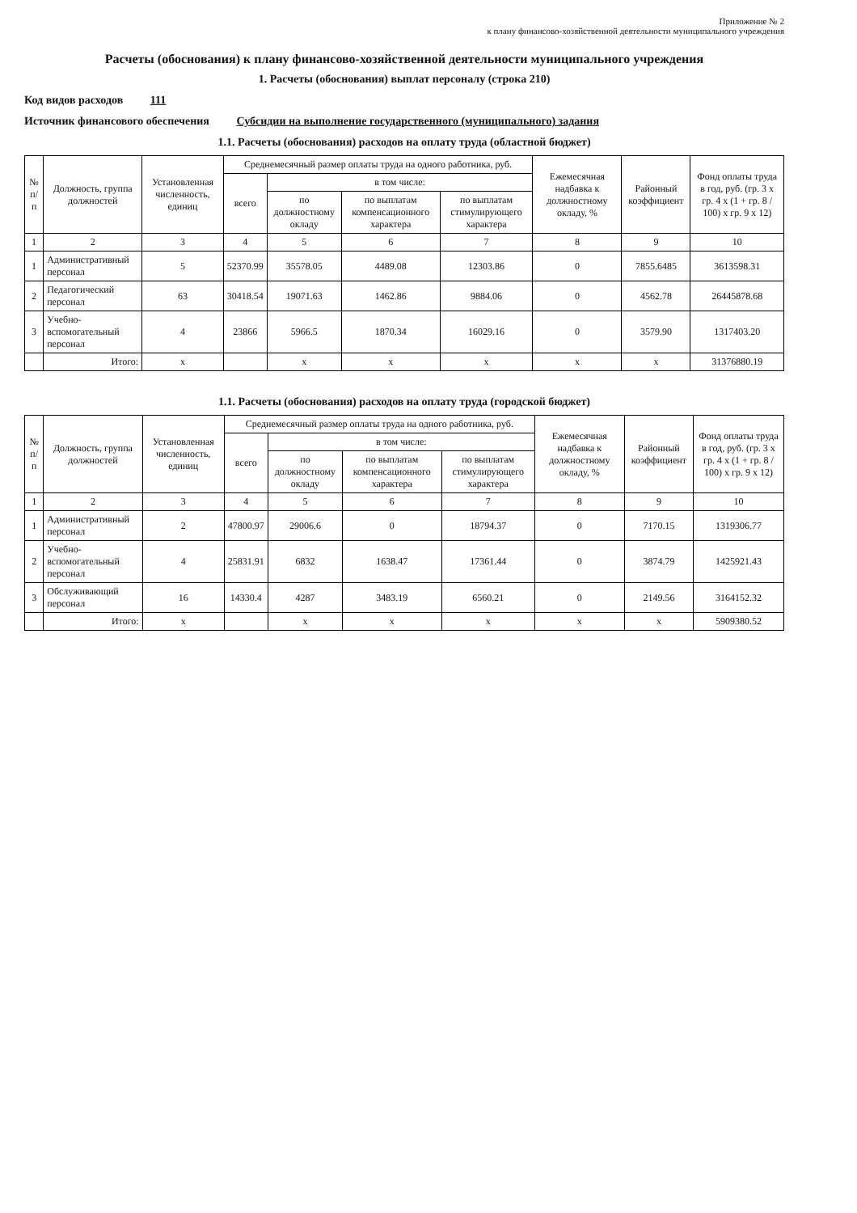Приложение № 2
к плану финансово-хозяйственной деятельности муниципального учреждения
Расчеты (обоснования) к плану финансово-хозяйственной деятельности муниципального учреждения
1. Расчеты (обоснования) выплат персоналу (строка 210)
Код видов расходов 111
Источник финансового обеспечения Субсидии на выполнение государственного (муниципального) задания
1.1. Расчеты (обоснования) расходов на оплату труда (областной бюджет)
| № п/п | Должность, группа должностей | Установленная численность, единиц | Среднемесячный размер оплаты труда на одного работника, руб. | | | | Ежемесячная надбавка к должностному окладу, % | Районный коэффициент | Фонд оплаты труда в год, руб. (гр. 3 х гр. 4 х (1 + гр. 8 / 100) х гр. 9 х 12) |
| --- | --- | --- | --- | --- | --- | --- | --- | --- | --- |
| | | | всего | в том числе: | | | | | |
| | | | | по должностному окладу | по выплатам компенсационного характера | по выплатам стимулирующего характера | | | |
| 1 | 2 | 3 | 4 | 5 | 6 | 7 | 8 | 9 | 10 |
| 1 | Административный персонал | 5 | 52370.99 | 35578.05 | 4489.08 | 12303.86 | 0 | 7855.6485 | 3613598.31 |
| 2 | Педагогический персонал | 63 | 30418.54 | 19071.63 | 1462.86 | 9884.06 | 0 | 4562.78 | 26445878.68 |
| 3 | Учебно-вспомогательный персонал | 4 | 23866 | 5966.5 | 1870.34 | 16029.16 | 0 | 3579.90 | 1317403.20 |
| | Итого: | x | | x | x | x | x | x | 31376880.19 |
1.1. Расчеты (обоснования) расходов на оплату труда (городской бюджет)
| № п/п | Должность, группа должностей | Установленная численность, единиц | Среднемесячный размер оплаты труда на одного работника, руб. | | | | Ежемесячная надбавка к должностному окладу, % | Районный коэффициент | Фонд оплаты труда в год, руб. (гр. 3 х гр. 4 х (1 + гр. 8 / 100) х гр. 9 х 12) |
| --- | --- | --- | --- | --- | --- | --- | --- | --- | --- |
| | | | всего | в том числе: | | | | | |
| | | | | по должностному окладу | по выплатам компенсационного характера | по выплатам стимулирующего характера | | | |
| 1 | 2 | 3 | 4 | 5 | 6 | 7 | 8 | 9 | 10 |
| 1 | Административный персонал | 2 | 47800.97 | 29006.6 | 0 | 18794.37 | 0 | 7170.15 | 1319306.77 |
| 2 | Учебно-вспомогательный персонал | 4 | 25831.91 | 6832 | 1638.47 | 17361.44 | 0 | 3874.79 | 1425921.43 |
| 3 | Обслуживающий персонал | 16 | 14330.4 | 4287 | 3483.19 | 6560.21 | 0 | 2149.56 | 3164152.32 |
| | Итого: | x | | x | x | x | x | x | 5909380.52 |